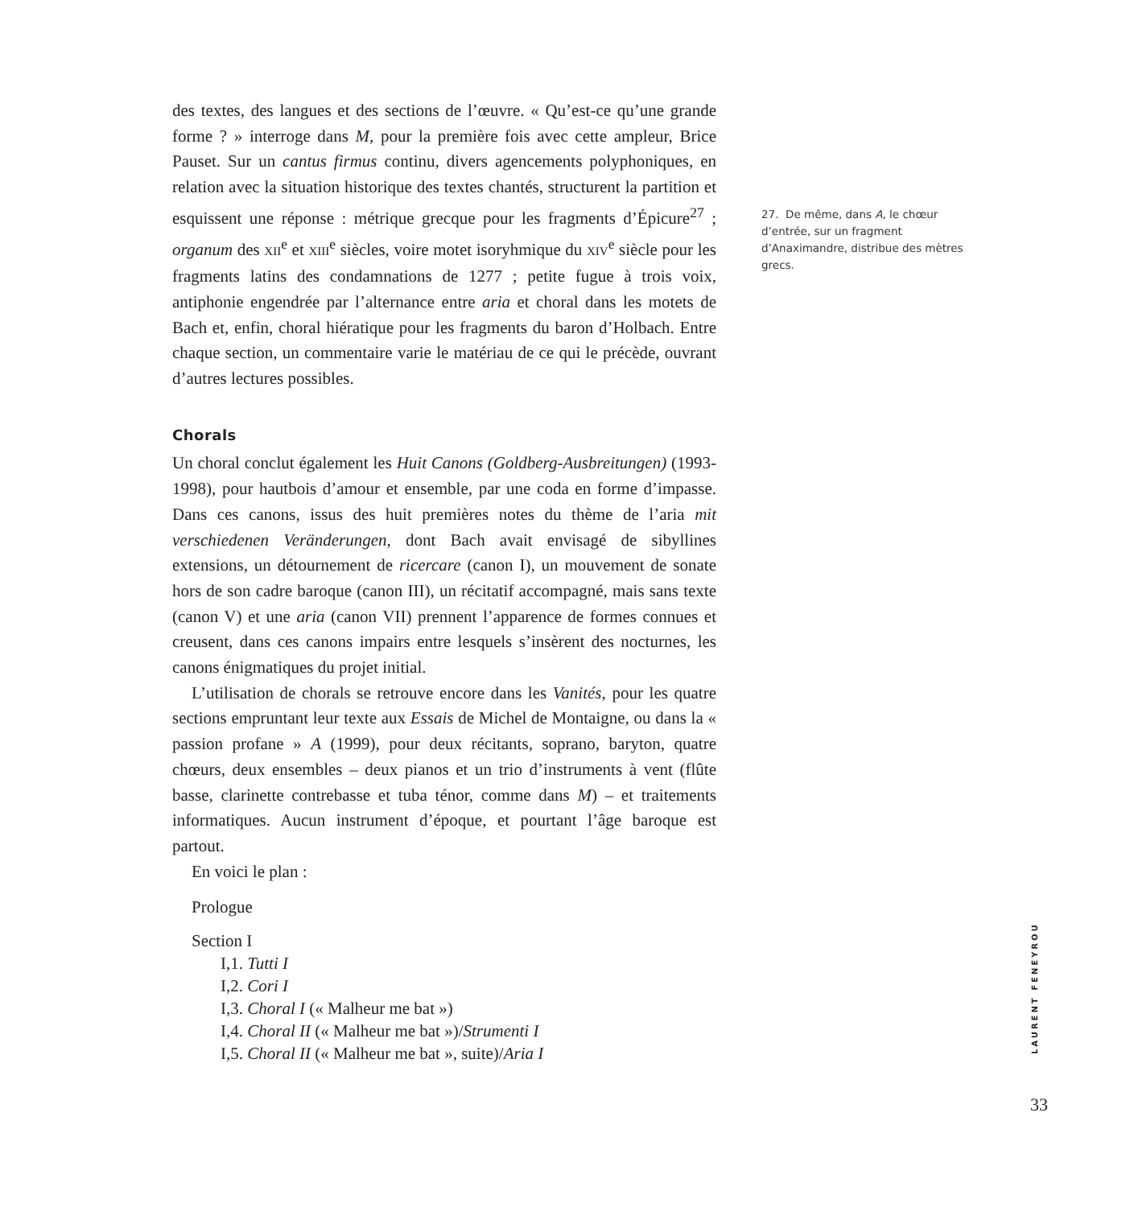des textes, des langues et des sections de l’œuvre. « Qu’est-ce qu’une grande forme ? » interroge dans M, pour la première fois avec cette ampleur, Brice Pauset. Sur un cantus firmus continu, divers agencements polyphoniques, en relation avec la situation historique des textes chantés, structurent la partition et esquissent une réponse : métrique grecque pour les fragments d’Épicure<sup>27</sup> ; organum des XII<sup>e</sup> et XIII<sup>e</sup> siècles, voire motet isoryhmique du XIV<sup>e</sup> siècle pour les fragments latins des condamnations de 1277 ; petite fugue à trois voix, antiphonie engendrée par l’alternance entre aria et choral dans les motets de Bach et, enfin, choral hiératique pour les fragments du baron d’Holbach. Entre chaque section, un commentaire varie le matériau de ce qui le précède, ouvrant d’autres lectures possibles.
Chorals
Un choral conclut également les Huit Canons (Goldberg-Ausbreitungen) (1993-1998), pour hautbois d’amour et ensemble, par une coda en forme d’impasse. Dans ces canons, issus des huit premières notes du thème de l’aria mit verschiedenen Veränderungen, dont Bach avait envisagé de sibyllines extensions, un détournement de ricercare (canon I), un mouvement de sonate hors de son cadre baroque (canon III), un récitatif accompagné, mais sans texte (canon V) et une aria (canon VII) prennent l’apparence de formes connues et creusent, dans ces canons impairs entre lesquels s’insèrent des nocturnes, les canons énigmatiques du projet initial.
L’utilisation de chorals se retrouve encore dans les Vanités, pour les quatre sections empruntant leur texte aux Essais de Michel de Montaigne, ou dans la « passion profane » A (1999), pour deux récitants, soprano, baryton, quatre chœurs, deux ensembles – deux pianos et un trio d’instruments à vent (flûte basse, clarinette contrebasse et tuba ténor, comme dans M) – et traitements informatiques. Aucun instrument d’époque, et pourtant l’âge baroque est partout.
En voici le plan :
Prologue
Section I
I,1. Tutti I
I,2. Cori I
I,3. Choral I (« Malheur me bat »)
I,4. Choral II (« Malheur me bat »)/Strumenti I
I,5. Choral II (« Malheur me bat », suite)/Aria I
27. De même, dans A, le chœur d’entrée, sur un fragment d’Anaximandre, distribue des mètres grecs.
LAURENT FENEYROU
33